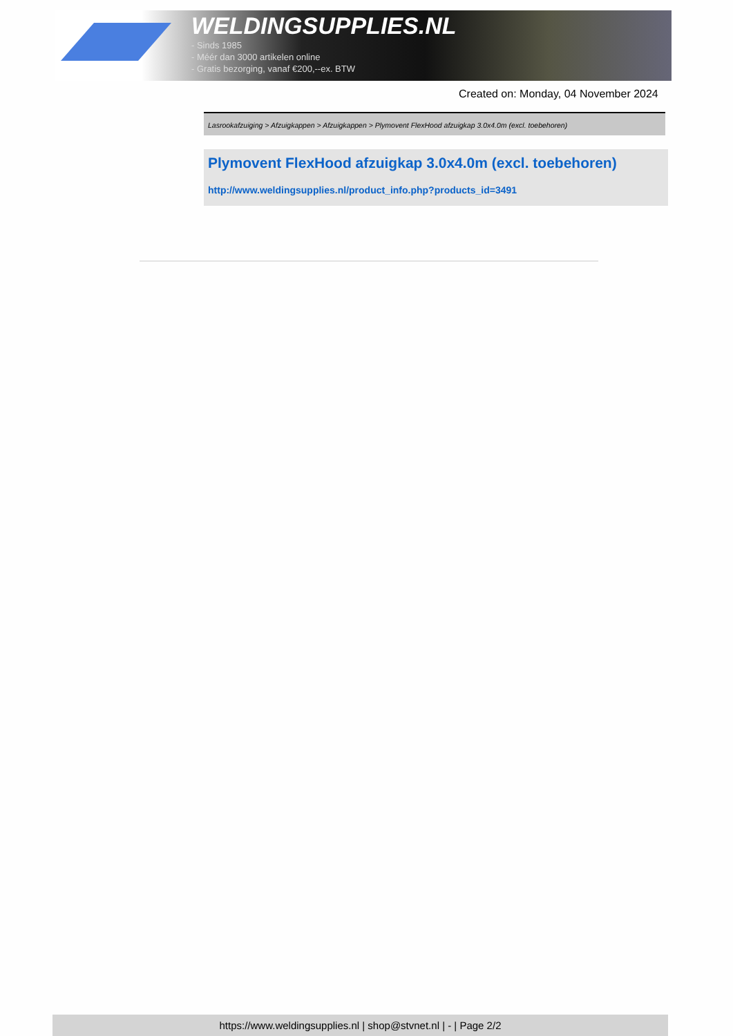WELDINGSUPPLIES.NL
- Sinds 1985
- Méér dan 3000 artikelen online
- Gratis bezorging, vanaf €200,--ex. BTW
Created on: Monday, 04 November 2024
Lasrookafzuiging > Afzuigkappen > Afzuigkappen > Plymovent FlexHood afzuigkap 3.0x4.0m (excl. toebehoren)
Plymovent FlexHood afzuigkap 3.0x4.0m (excl. toebehoren)
http://www.weldingsupplies.nl/product_info.php?products_id=3491
https://www.weldingsupplies.nl | shop@stvnet.nl | - | Page 2/2